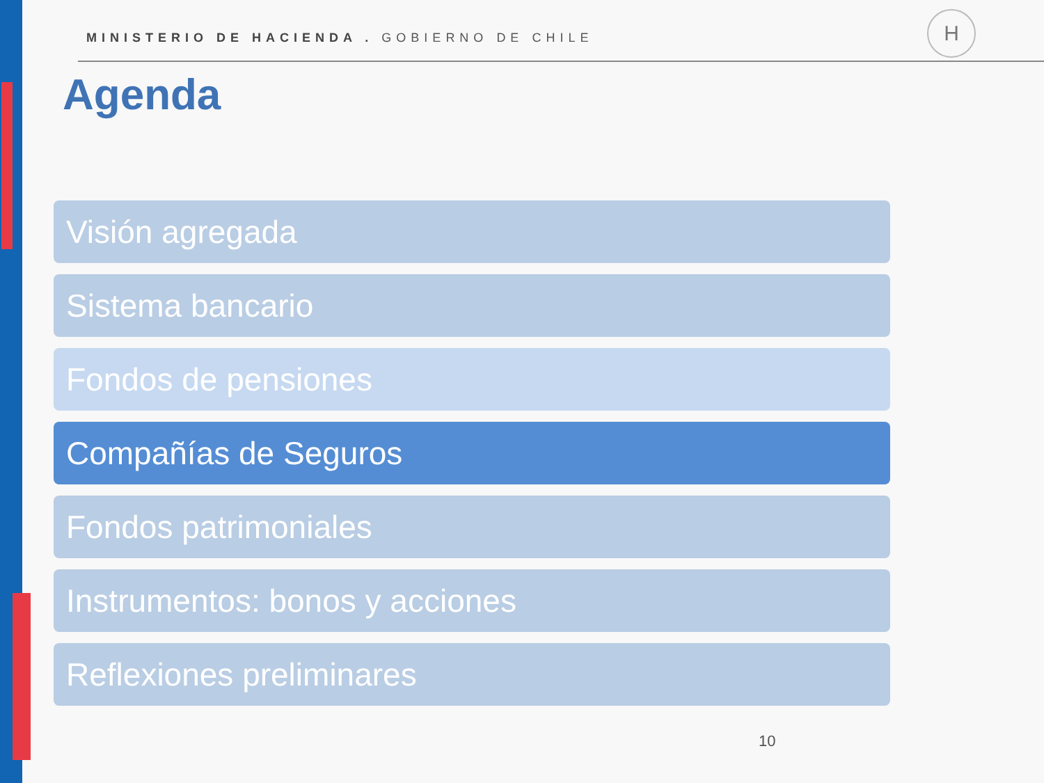MINISTERIO DE HACIENDA . GOBIERNO DE CHILE
H
Agenda
Visión agregada
Sistema bancario
Fondos de pensiones
Compañías de Seguros
Fondos patrimoniales
Instrumentos: bonos y acciones
Reflexiones preliminares
10